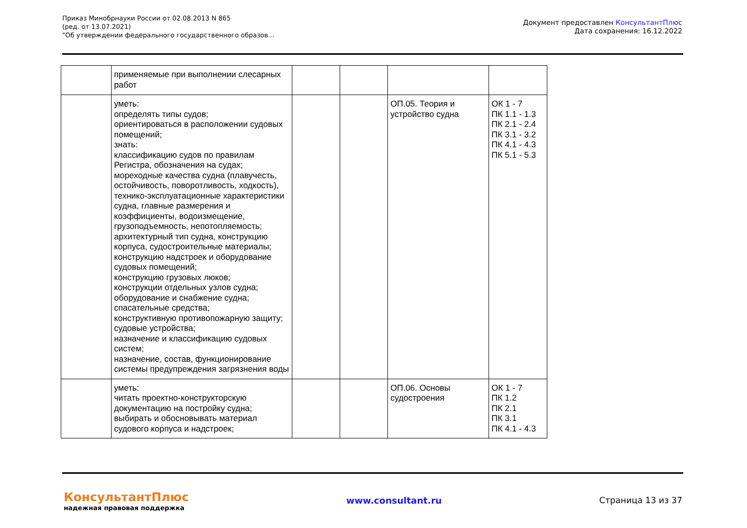Приказ Минобрнауки России от 02.08.2013 N 865
(ред. от 13.07.2021)
"Об утверждении федерального государственного образов...
Документ предоставлен КонсультантПлюс
Дата сохранения: 16.12.2022
| | применяемые при выполнении слесарных работ | | | | |
| | уметь: определять типы судов; ориентироваться в расположении судовых помещений; знать: классификацию судов по правилам Регистра, обозначения на судах; мореходные качества судна (плавучесть, остойчивость, поворотливость, ходкость), технико-эксплуатационные характеристики судна, главные размерения и коэффициенты, водоизмещение, грузоподъемность, непотопляемость; архитектурный тип судна, конструкцию корпуса, судостроительные материалы; конструкцию надстроек и оборудование судовых помещений; конструкцию грузовых люков; конструкции отдельных узлов судна; оборудование и снабжение судна; спасательные средства; конструктивную противопожарную защиту; судовые устройства; назначение и классификацию судовых систем; назначение, состав, функционирование системы предупреждения загрязнения воды | | | ОП.05. Теория и устройство судна | ОК 1 - 7 ПК 1.1 - 1.3 ПК 2.1 - 2.4 ПК 3.1 - 3.2 ПК 4.1 - 4.3 ПК 5.1 - 5.3 |
| | уметь: читать проектно-конструкторскую документацию на постройку судна; выбирать и обосновывать материал судового корпуса и надстроек; | | | ОП.06. Основы судостроения | ОК 1 - 7 ПК 1.2 ПК 2.1 ПК 3.1 ПК 4.1 - 4.3 |
КонсультантПлюс
надежная правовая поддержка
www.consultant.ru Страница 13 из 37